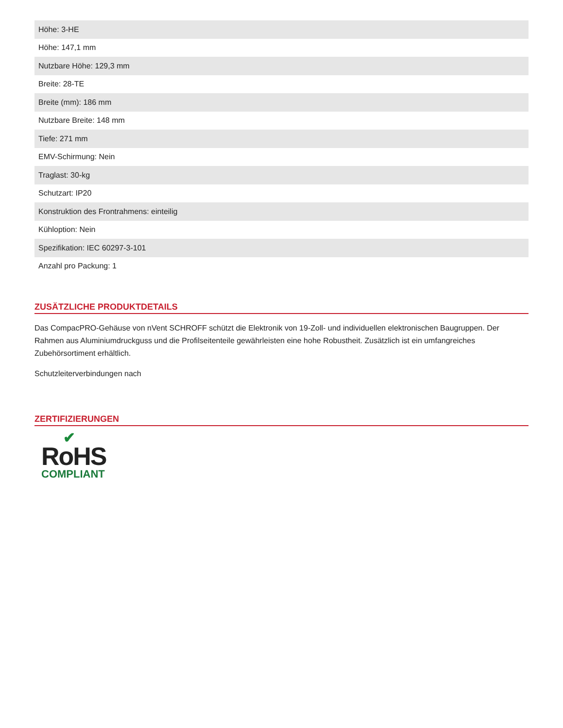| Höhe: 3-HE |
| Höhe: 147,1 mm |
| Nutzbare Höhe: 129,3 mm |
| Breite: 28-TE |
| Breite (mm): 186 mm |
| Nutzbare Breite: 148 mm |
| Tiefe: 271 mm |
| EMV-Schirmung: Nein |
| Traglast: 30-kg |
| Schutzart: IP20 |
| Konstruktion des Frontrahmens: einteilig |
| Kühloption: Nein |
| Spezifikation: IEC 60297-3-101 |
| Anzahl pro Packung: 1 |
ZUSÄTZLICHE PRODUKTDETAILS
Das CompacPRO-Gehäuse von nVent SCHROFF schützt die Elektronik von 19-Zoll- und individuellen elektronischen Baugruppen. Der Rahmen aus Aluminiumdruckguss und die Profilseitenteile gewährleisten eine hohe Robustheit. Zusätzlich ist ein umfangreiches Zubehörsortiment erhältlich.
Schutzleiterverbindungen nach
ZERTIFIZIERUNGEN
✔
RoHS
COMPLIANT